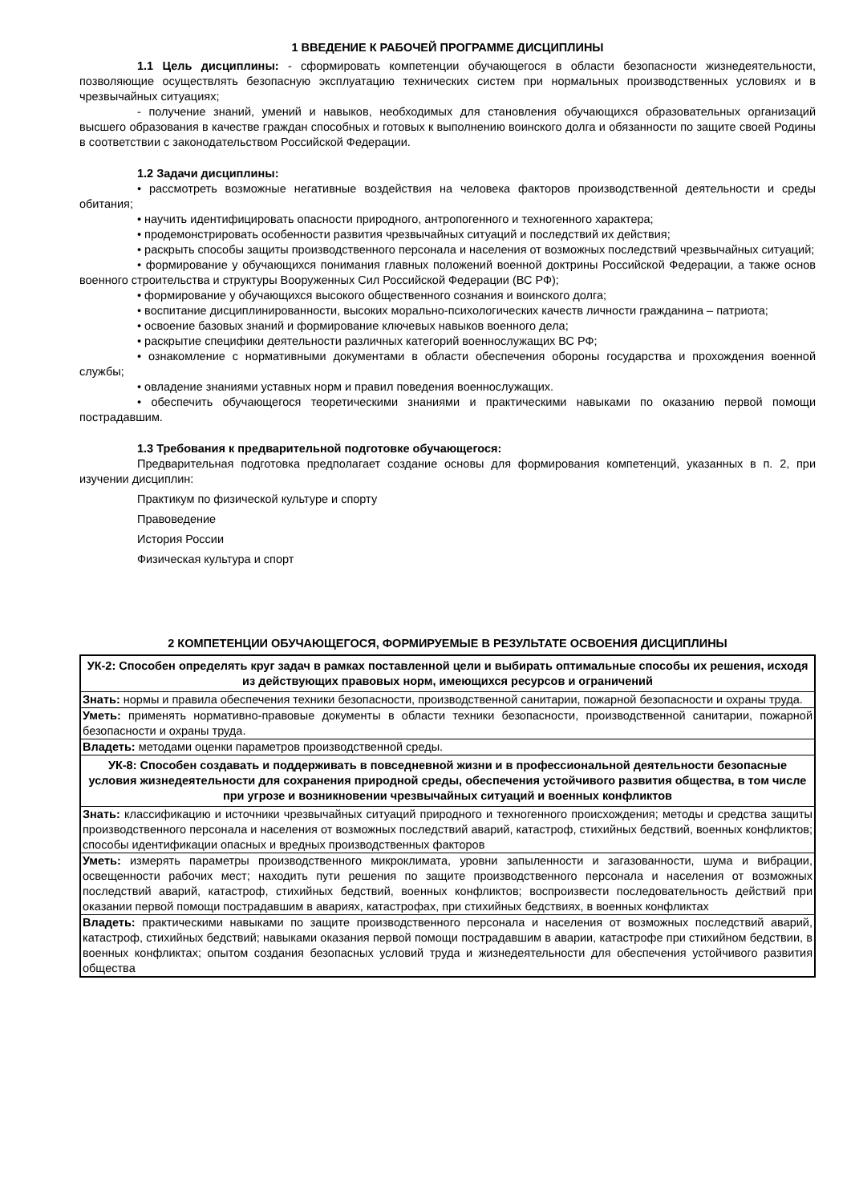1 ВВЕДЕНИЕ К РАБОЧЕЙ ПРОГРАММЕ ДИСЦИПЛИНЫ
1.1 Цель дисциплины: - сформировать компетенции обучающегося в области безопасности жизнедеятельности, позволяющие осуществлять безопасную эксплуатацию технических систем при нормальных производственных условиях и в чрезвычайных ситуациях;
- получение знаний, умений и навыков, необходимых для становления обучающихся образовательных организаций высшего образования в качестве граждан способных и готовых к выполнению воинского долга и обязанности по защите своей Родины в соответствии с законодательством Российской Федерации.
1.2 Задачи дисциплины:
• рассмотреть возможные негативные воздействия на человека факторов производственной деятельности и среды обитания;
• научить идентифицировать опасности природного, антропогенного и техногенного характера;
• продемонстрировать особенности развития чрезвычайных ситуаций и последствий их действия;
• раскрыть способы защиты производственного персонала и населения от возможных последствий чрезвычайных ситуаций;
• формирование у обучающихся понимания главных положений военной доктрины Российской Федерации, а также основ военного строительства и структуры Вооруженных Сил Российской Федерации (ВС РФ);
• формирование у обучающихся высокого общественного сознания и воинского долга;
• воспитание дисциплинированности, высоких морально-психологических качеств личности гражданина – патриота;
• освоение базовых знаний и формирование ключевых навыков военного дела;
• раскрытие специфики деятельности различных категорий военнослужащих ВС РФ;
• ознакомление с нормативными документами в области обеспечения обороны государства и прохождения военной службы;
• овладение знаниями уставных норм и правил поведения военнослужащих.
• обеспечить обучающегося теоретическими знаниями и практическими навыками по оказанию первой помощи пострадавшим.
1.3 Требования к предварительной подготовке обучающегося:
Предварительная подготовка предполагает создание основы для формирования компетенций, указанных в п. 2, при изучении дисциплин:
Практикум по физической культуре и спорту
Правоведение
История России
Физическая культура и спорт
2 КОМПЕТЕНЦИИ ОБУЧАЮЩЕГОСЯ, ФОРМИРУЕМЫЕ В РЕЗУЛЬТАТЕ ОСВОЕНИЯ ДИСЦИПЛИНЫ
| УК-2: Способен определять круг задач в рамках поставленной цели и выбирать оптимальные способы их решения, исходя из действующих правовых норм, имеющихся ресурсов и ограничений |
| Знать: нормы и правила обеспечения техники безопасности, производственной санитарии, пожарной безопасности и охраны труда. |
| Уметь: применять нормативно-правовые документы в области техники безопасности, производственной санитарии, пожарной безопасности и охраны труда. |
| Владеть: методами оценки параметров производственной среды. |
| УК-8: Способен создавать и поддерживать в повседневной жизни и в профессиональной деятельности безопасные условия жизнедеятельности для сохранения природной среды, обеспечения устойчивого развития общества, в том числе при угрозе и возникновении чрезвычайных ситуаций и военных конфликтов |
| Знать: классификацию и источники чрезвычайных ситуаций природного и техногенного происхождения; методы и средства защиты производственного персонала и населения от возможных последствий аварий, катастроф, стихийных бедствий, военных конфликтов; способы идентификации опасных и вредных производственных факторов |
| Уметь: измерять параметры производственного микроклимата, уровни запыленности и загазованности, шума и вибрации, освещенности рабочих мест; находить пути решения по защите производственного персонала и населения от возможных последствий аварий, катастроф, стихийных бедствий, военных конфликтов; воспроизвести последовательность действий при оказании первой помощи пострадавшим в авариях, катастрофах, при стихийных бедствиях, в военных конфликтах |
| Владеть: практическими навыками по защите производственного персонала и населения от возможных последствий аварий, катастроф, стихийных бедствий; навыками оказания первой помощи пострадавшим в аварии, катастрофе при стихийном бедствии, в военных конфликтах; опытом создания безопасных условий труда и жизнедеятельности для обеспечения устойчивого развития общества |